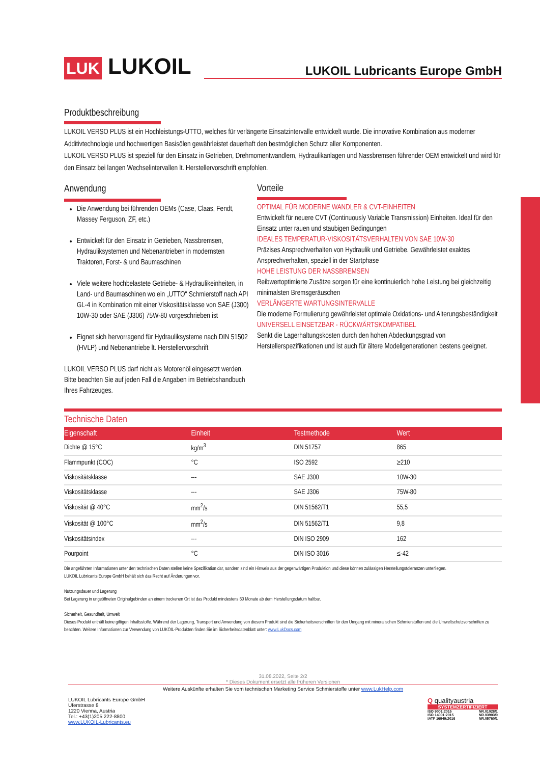LUK LUKOIL
LUKOIL Lubricants Europe GmbH
Produktbeschreibung
LUKOIL VERSO PLUS ist ein Hochleistungs-UTTO, welches für verlängerte Einsatzintervalle entwickelt wurde. Die innovative Kombination aus moderner Additivtechnologie und hochwertigen Basisölen gewährleistet dauerhaft den bestmöglichen Schutz aller Komponenten.
LUKOIL VERSO PLUS ist speziell für den Einsatz in Getrieben, Drehmomentwandlern, Hydraulikanlagen und Nassbremsen führender OEM entwickelt und wird für den Einsatz bei langen Wechselintervallen lt. Herstellervorschrift empfohlen.
Anwendung
Die Anwendung bei führenden OEMs (Case, Claas, Fendt, Massey Ferguson, ZF, etc.)
Entwickelt für den Einsatz in Getrieben, Nassbremsen, Hydrauliksystemen und Nebenantrieben in modernsten Traktoren, Forst- & und Baumaschinen
Viele weitere hochbelastete Getriebe- & Hydraulikeinheiten, in Land- und Baumaschinen wo ein „UTTO“ Schmierstoff nach API GL-4 in Kombination mit einer Viskositätsklasse von SAE (J300) 10W-30 oder SAE (J306) 75W-80 vorgeschrieben ist
Eignet sich hervorragend für Hydrauliksysteme nach DIN 51502 (HVLP) und Nebenantriebe lt. Herstellervorschrift
LUKOIL VERSO PLUS darf nicht als Motorenöl eingesetzt werden. Bitte beachten Sie auf jeden Fall die Angaben im Betriebshandbuch Ihres Fahrzeuges.
Vorteile
OPTIMAL FÜR MODERNE WANDLER & CVT-EINHEITEN
Entwickelt für neuere CVT (Continuously Variable Transmission) Einheiten. Ideal für den Einsatz unter rauen und staubigen Bedingungen
IDEALES TEMPERATUR-VISKOSITÄTSVERHALTEN VON SAE 10W-30
Präzises Ansprechverhalten von Hydraulik und Getriebe. Gewährleistet exaktes Ansprechverhalten, speziell in der Startphase
HOHE LEISTUNG DER NASSBREMSEN
Reibwertoptimierte Zusätze sorgen für eine kontinuierlich hohe Leistung bei gleichzeitig minimalsten Bremsgeräuschen
VERLÄNGERTE WARTUNGSINTERVALLE
Die moderne Formulierung gewährleistet optimale Oxidations- und Alterungsbeständigkeit
UNIVERSELL EINSETZBAR - RÜCKWÄRTSKOMPATIBEL
Senkt die Lagerhaltungskosten durch den hohen Abdeckungsgrad von Herstellerspezifikationen und ist auch für ältere Modellgenerationen bestens geeignet.
Technische Daten
| Eigenschaft | Einheit | Testmethode | Wert |
| --- | --- | --- | --- |
| Dichte @ 15°C | kg/m<sup>3</sup> | DIN 51757 | 865 |
| Flammpunkt (COC) | °C | ISO 2592 | ≥210 |
| Viskositätsklasse | --- | SAE J300 | 10W-30 |
| Viskositätsklasse | --- | SAE J306 | 75W-80 |
| Viskosität @ 40°C | mm<sup>2</sup>/s | DIN 51562/T1 | 55,5 |
| Viskosität @ 100°C | mm<sup>2</sup>/s | DIN 51562/T1 | 9,8 |
| Viskositätsindex | --- | DIN ISO 2909 | 162 |
| Pourpoint | °C | DIN ISO 3016 | ≤-42 |
Die angeführten Informationen unter den technischen Daten stellen keine Spezifikation dar, sondern sind ein Hinweis aus der gegenwärtigen Produktion und diese können zulässigen Herstellungstoleranzen unterliegen.
LUKOIL Lubricants Europe GmbH behält sich das Recht auf Änderungen vor.
Nutzungsdauer und Lagerung
Bei Lagerung in ungeöffneten Originalgebinden an einem trockenen Ort ist das Produkt mindestens 60 Monate ab dem Herstellungsdatum haltbar.
Sicherheit, Gesundheit, Umwelt
Dieses Produkt enthält keine giftigen Inhaltsstoffe. Während der Lagerung, Transport und Anwendung von diesem Produkt sind die Sicherheitsvorschriften für den Umgang mit mineralischen Schmierstoffen und die Umweltschutzvorschriften zu beachten. Weitere Informationen zur Verwendung von LUKOIL-Produkten finden Sie im Sicherheitsdatenblatt unter: www.LukDocs.com
31.08.2022, Seite 2/2
* Dieses Dokument ersetzt alle früheren Versionen
Weitere Auskünfte erhalten Sie vom technischen Marketing Service Schmierstoffe unter www.LukHelp.com
LUKOIL Lubricants Europe GmbH
Uferstrasse 8
1220 Vienna, Austria
Tel.: +43(1)205 222-8800
www.LUKOIL-Lubricants.eu
Q qualityaustria
SYSTEMZERTIFIZIERT
ISO 9001:2015
ISO 14001:2015
IATF 16949:2016 NR.01028/1
NR.03903/0
NR.05760/1